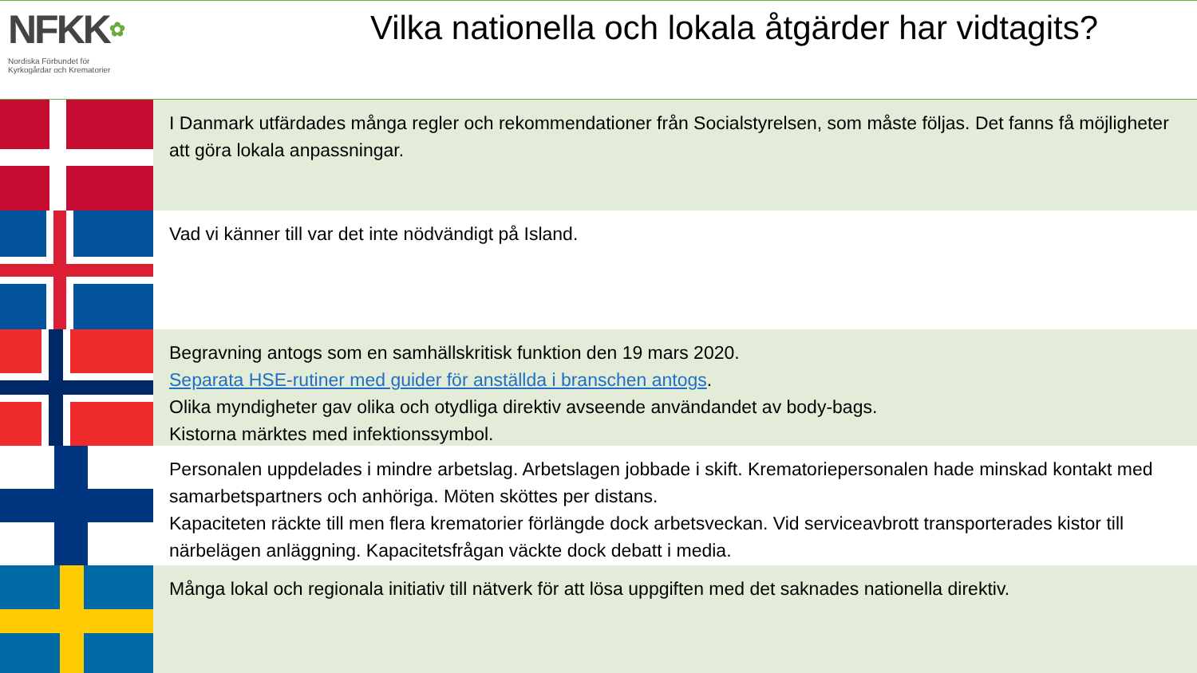NFKK✿
Nordiska Förbundet för
Kyrkogårdar och Krematorier
Vilka nationella och lokala åtgärder har vidtagits?
I Danmark utfärdades många regler och rekommendationer från Socialstyrelsen, som måste följas. Det fanns få möjligheter att göra lokala anpassningar.
Vad vi känner till var det inte nödvändigt på Island.
Begravning antogs som en samhällskritisk funktion den 19 mars 2020.
Separata HSE-rutiner med guider för anställda i branschen antogs.
Olika myndigheter gav olika och otydliga direktiv avseende användandet av body-bags.
Kistorna märktes med infektionssymbol.
Personalen uppdelades i mindre arbetslag. Arbetslagen jobbade i skift. Krematoriepersonalen hade minskad kontakt med samarbetspartners och anhöriga. Möten sköttes per distans.
Kapaciteten räckte till men flera krematorier förlängde dock arbetsveckan. Vid serviceavbrott transporterades kistor till närbelägen anläggning. Kapacitetsfrågan väckte dock debatt i media.
Många lokal och regionala initiativ till nätverk för att lösa uppgiften med det saknades nationella direktiv.